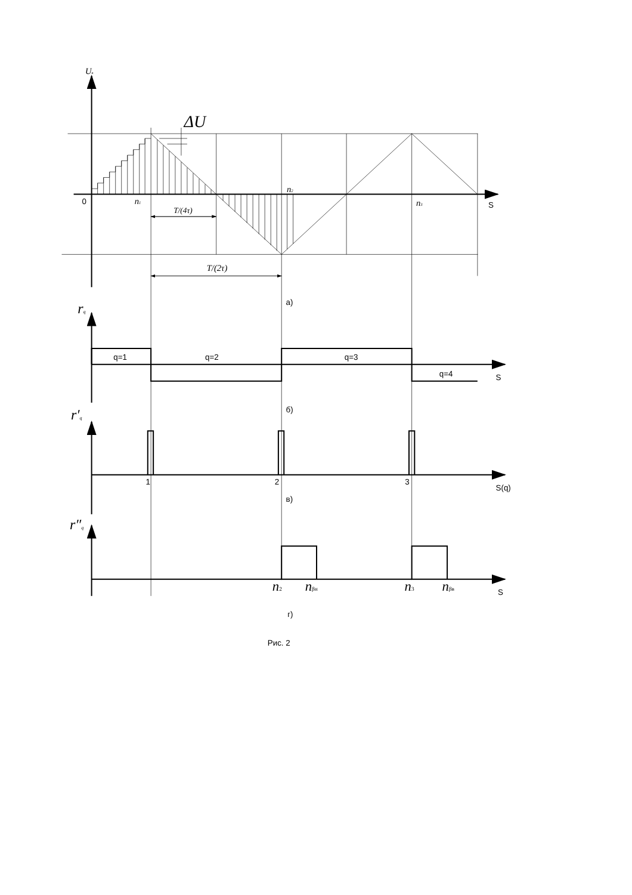Uк
ΔU
0
n1
n2
n3
S
T/(4τ)
T/(2τ)
а)
rq
q=1
q=2
q=3
q=4
S
б)
r′q
1
2
3
S(q)
в)
r″q
n2
nβн
n3
nβв
S
г)
Рис. 2